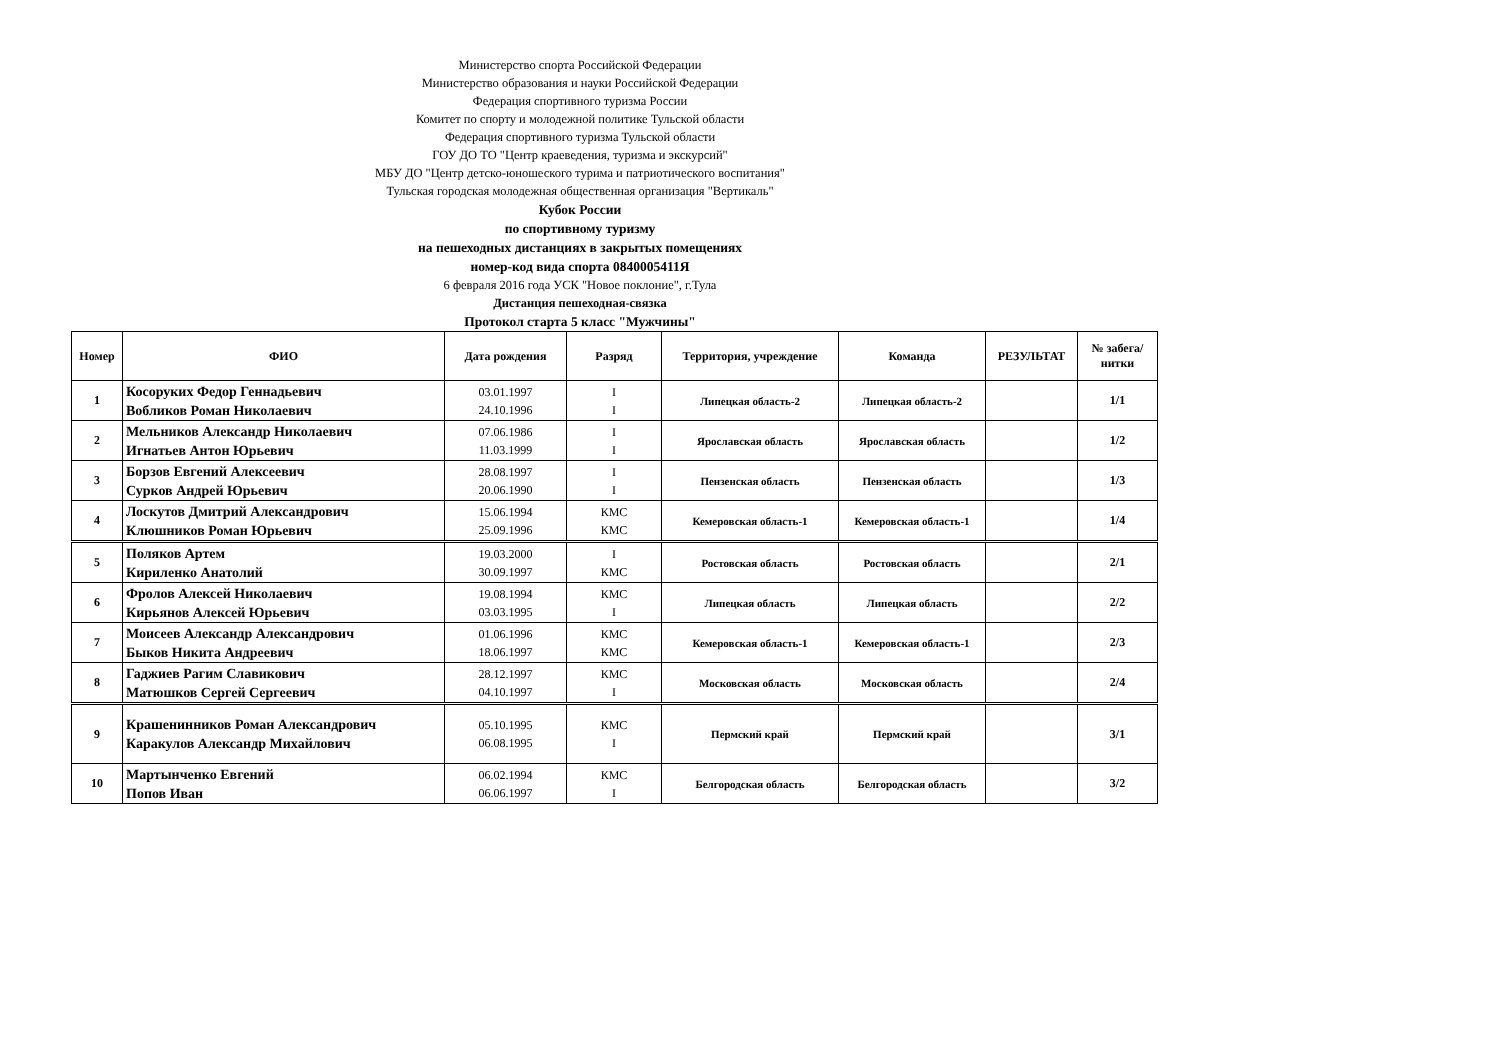Министерство спорта Российской Федерации
Министерство образования и науки Российской Федерации
Федерация спортивного туризма России
Комитет по спорту и молодежной политике Тульской области
Федерация спортивного туризма Тульской области
ГОУ ДО ТО "Центр краеведения, туризма и экскурсий"
МБУ ДО "Центр детско-юношеского турима и патриотического воспитания"
Тульская городская молодежная общественная организация "Вертикаль"
Кубок России
по спортивному туризму
на пешеходных дистанциях в закрытых помещениях
номер-код вида спорта 0840005411Я
6 февраля 2016 года УСК "Новое поклоние", г.Тула
Дистанция пешеходная-связка
Протокол старта 5 класс "Мужчины"
| Номер | ФИО | Дата рождения | Разряд | Территория, учреждение | Команда | РЕЗУЛЬТАТ | № забега/ нитки |
| --- | --- | --- | --- | --- | --- | --- | --- |
| 1 | Косоруких Федор Геннадьевич Вобликов Роман Николаевич | 03.01.1997 24.10.1996 | I I | Липецкая область-2 | Липецкая область-2 | | 1/1 |
| 2 | Мельников Александр Николаевич Игнатьев Антон Юрьевич | 07.06.1986 11.03.1999 | I I | Ярославская область | Ярославская область | | 1/2 |
| 3 | Борзов Евгений Алексеевич Сурков Андрей Юрьевич | 28.08.1997 20.06.1990 | I I | Пензенская область | Пензенская область | | 1/3 |
| 4 | Лоскутов Дмитрий Александрович Клюшников Роман Юрьевич | 15.06.1994 25.09.1996 | КМС КМС | Кемеровская область-1 | Кемеровская область-1 | | 1/4 |
| 5 | Поляков Артем Кириленко Анатолий | 19.03.2000 30.09.1997 | I КМС | Ростовская область | Ростовская область | | 2/1 |
| 6 | Фролов Алексей Николаевич Кирьянов Алексей Юрьевич | 19.08.1994 03.03.1995 | КМС I | Липецкая область | Липецкая область | | 2/2 |
| 7 | Моисеев Александр Александрович Быков Никита Андреевич | 01.06.1996 18.06.1997 | КМС КМС | Кемеровская область-1 | Кемеровская область-1 | | 2/3 |
| 8 | Гаджиев Рагим Славикович Матюшков Сергей Сергеевич | 28.12.1997 04.10.1997 | КМС I | Московская область | Московская область | | 2/4 |
| 9 | Крашенинников Роман Александрович Каракулов Александр Михайлович | 05.10.1995 06.08.1995 | КМС I | Пермский край | Пермский край | | 3/1 |
| 10 | Мартынченко Евгений Попов Иван | 06.02.1994 06.06.1997 | КМС I | Белгородская область | Белгородская область | | 3/2 |